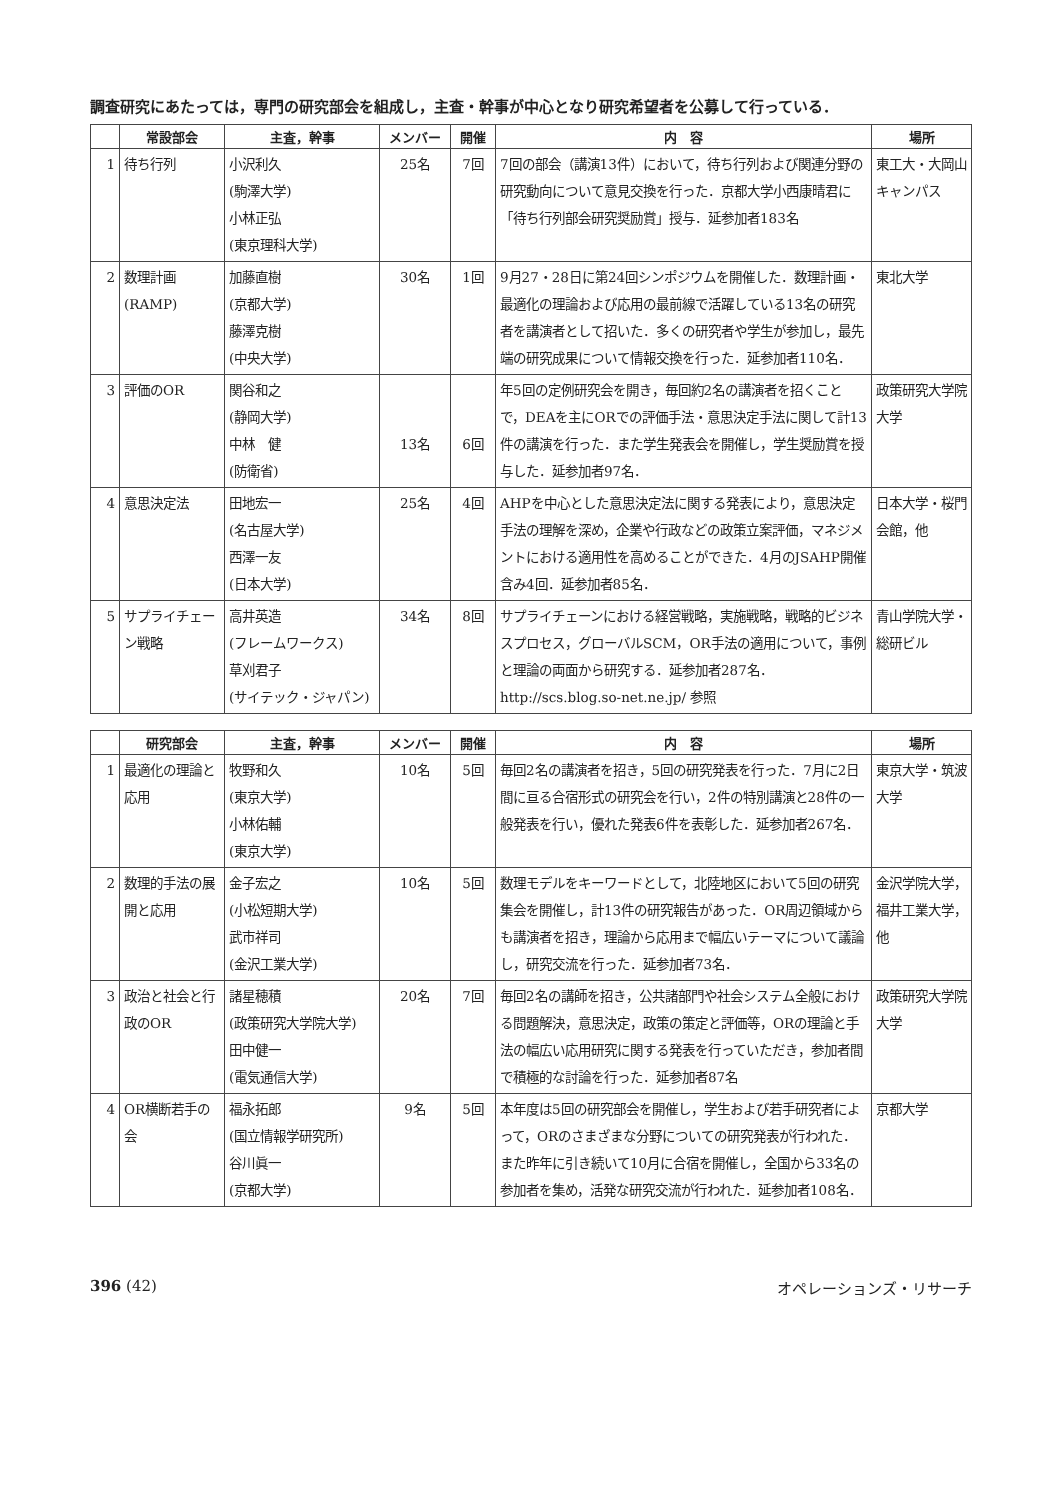調査研究にあたっては，専門の研究部会を組成し，主査・幹事が中心となり研究希望者を公募して行っている．
| | 常設部会 | 主査，幹事 | メンバー | 開催 | 内 容 | 場所 |
| --- | --- | --- | --- | --- | --- | --- |
| 1 | 待ち行列 | 小沢利久 (駒澤大学) 小林正弘 (東京理科大学) | 25名 | 7回 | 7回の部会（講演13件）において，待ち行列および関連分野の研究動向について意見交換を行った．京都大学小西康晴君に「待ち行列部会研究奨励賞」授与．延参加者183名 | 東工大・大岡山キャンパス |
| 2 | 数理計画 (RAMP) | 加藤直樹 (京都大学) 藤澤克樹 (中央大学) | 30名 | 1回 | 9月27・28日に第24回シンポジウムを開催した．数理計画・最適化の理論および応用の最前線で活躍している13名の研究者を講演者として招いた．多くの研究者や学生が参加し，最先端の研究成果について情報交換を行った．延参加者110名． | 東北大学 |
| 3 | 評価のOR | 関谷和之 (静岡大学) 中林 健 (防衛省) | 13名 | 6回 | 年5回の定例研究会を開き，毎回約2名の講演者を招くことで，DEAを主にORでの評価手法・意思決定手法に関して計13件の講演を行った．また学生発表会を開催し，学生奨励賞を授与した．延参加者97名． | 政策研究大学院大学 |
| 4 | 意思決定法 | 田地宏一 (名古屋大学) 西澤一友 (日本大学) | 25名 | 4回 | AHPを中心とした意思決定法に関する発表により，意思決定手法の理解を深め，企業や行政などの政策立案評価，マネジメントにおける適用性を高めることができた．4月のJSAHP開催含み4回．延参加者85名． | 日本大学・桜門会館，他 |
| 5 | サプライチェーン戦略 | 高井英造 (フレームワークス) 草刈君子 (サイテック・ジャパン) | 34名 | 8回 | サプライチェーンにおける経営戦略，実施戦略，戦略的ビジネスプロセス，グローバルSCM，OR手法の適用について，事例と理論の両面から研究する．延参加者287名．http://scs.blog.so-net.ne.jp/ 参照 | 青山学院大学・総研ビル |
| | 研究部会 | 主査，幹事 | メンバー | 開催 | 内 容 | 場所 |
| --- | --- | --- | --- | --- | --- | --- |
| 1 | 最適化の理論と応用 | 牧野和久 (東京大学) 小林佑輔 (東京大学) | 10名 | 5回 | 毎回2名の講演者を招き，5回の研究発表を行った．7月に2日間に亘る合宿形式の研究会を行い，2件の特別講演と28件の一般発表を行い，優れた発表6件を表彰した．延参加者267名． | 東京大学・筑波大学 |
| 2 | 数理的手法の展開と応用 | 金子宏之 (小松短期大学) 武市祥司 (金沢工業大学) | 10名 | 5回 | 数理モデルをキーワードとして，北陸地区において5回の研究集会を開催し，計13件の研究報告があった．OR周辺領域からも講演者を招き，理論から応用まで幅広いテーマについて議論し，研究交流を行った．延参加者73名． | 金沢学院大学，福井工業大学，他 |
| 3 | 政治と社会と行政のOR | 諸星穂積 (政策研究大学院大学) 田中健一 (電気通信大学) | 20名 | 7回 | 毎回2名の講師を招き，公共諸部門や社会システム全般における問題解決，意思決定，政策の策定と評価等，ORの理論と手法の幅広い応用研究に関する発表を行っていただき，参加者間で積極的な討論を行った．延参加者87名 | 政策研究大学院大学 |
| 4 | OR横断若手の会 | 福永拓郎 (国立情報学研究所) 谷川眞一 (京都大学) | 9名 | 5回 | 本年度は5回の研究部会を開催し，学生および若手研究者によって，ORのさまざまな分野についての研究発表が行われた．また昨年に引き続いて10月に合宿を開催し，全国から33名の参加者を集め，活発な研究交流が行われた．延参加者108名． | 京都大学 |
396 (42) オペレーションズ・リサーチ